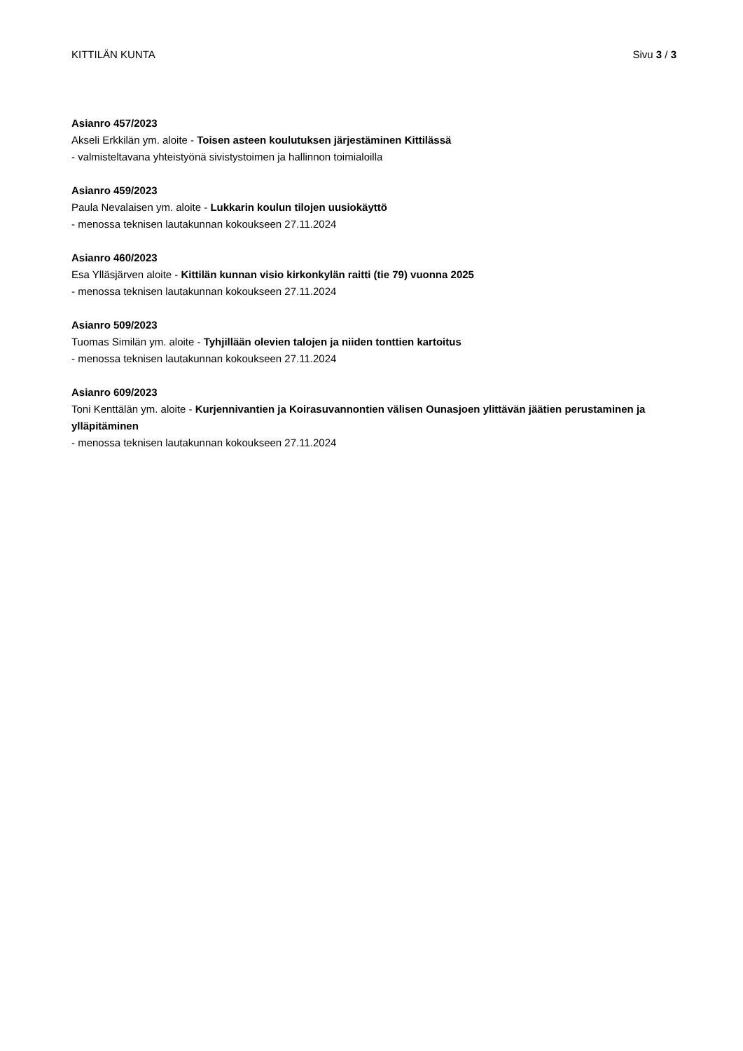KITTILÄN KUNTA Sivu 3 / 3
Asianro 457/2023
Akseli Erkkilän ym. aloite - Toisen asteen koulutuksen järjestäminen Kittilässä
- valmisteltavana yhteistyönä sivistystoimen ja hallinnon toimialoilla
Asianro 459/2023
Paula Nevalaisen ym. aloite - Lukkarin koulun tilojen uusiokäyttö
- menossa teknisen lautakunnan kokoukseen 27.11.2024
Asianro 460/2023
Esa Ylläsjärven aloite - Kittilän kunnan visio kirkonkylän raitti (tie 79) vuonna 2025
- menossa teknisen lautakunnan kokoukseen 27.11.2024
Asianro 509/2023
Tuomas Similän ym. aloite - Tyhjillään olevien talojen ja niiden tonttien kartoitus
- menossa teknisen lautakunnan kokoukseen 27.11.2024
Asianro 609/2023
Toni Kenttälän ym. aloite - Kurjennivantien ja Koirasuvannontien välisen Ounasjoen ylittävän jäätien perustaminen ja ylläpitäminen
- menossa teknisen lautakunnan kokoukseen 27.11.2024